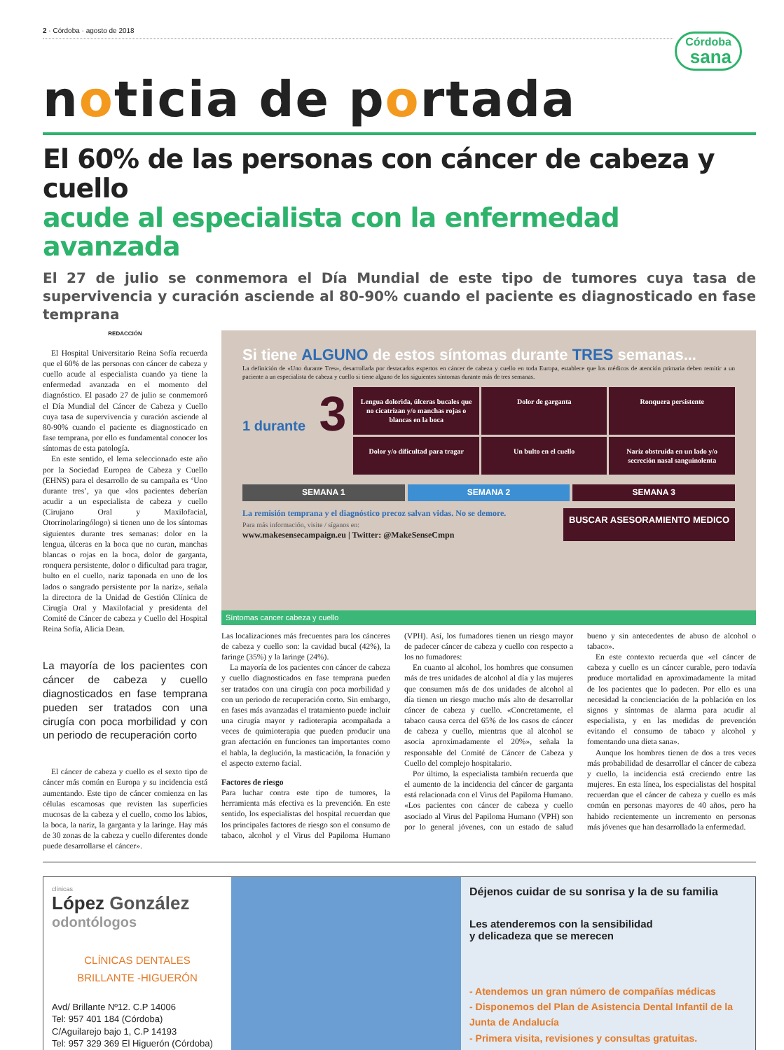2 · Córdoba · agosto de 2018
Córdoba
sana
noticia de portada
El 60% de las personas con cáncer de cabeza y cuello
acude al especialista con la enfermedad avanzada
El 27 de julio se conmemora el Día Mundial de este tipo de tumores cuya tasa de supervivencia y curación asciende al 80-90% cuando el paciente es diagnosticado en fase temprana
REDACCIÓN
El Hospital Universitario Reina Sofía recuerda que el 60% de las personas con cáncer de cabeza y cuello acude al especialista cuando ya tiene la enfermedad avanzada en el momento del diagnóstico. El pasado 27 de julio se conmemoró el Día Mundial del Cáncer de Cabeza y Cuello cuya tasa de supervivencia y curación asciende al 80-90% cuando el paciente es diagnosticado en fase temprana, por ello es fundamental conocer los síntomas de esta patología.
En este sentido, el lema seleccionado este año por la Sociedad Europea de Cabeza y Cuello (EHNS) para el desarrollo de su campaña es ‘Uno durante tres’, ya que «los pacientes deberían acudir a un especialista de cabeza y cuello (Cirujano Oral y Maxilofacial, Otorrinolaringólogo) si tienen uno de los síntomas siguientes durante tres semanas: dolor en la lengua, úlceras en la boca que no curan, manchas blancas o rojas en la boca, dolor de garganta, ronquera persistente, dolor o dificultad para tragar, bulto en el cuello, nariz taponada en uno de los lados o sangrado persistente por la nariz», señala la directora de la Unidad de Gestión Clínica de Cirugía Oral y Maxilofacial y presidenta del Comité de Cáncer de cabeza y Cuello del Hospital Reina Sofía, Alicia Dean.
La mayoría de los pacientes con cáncer de cabeza y cuello diagnosticados en fase temprana pueden ser tratados con una cirugía con poca morbilidad y con un periodo de recuperación corto
El cáncer de cabeza y cuello es el sexto tipo de cáncer más común en Europa y su incidencia está aumentando. Este tipo de cáncer comienza en las células escamosas que revisten las superficies mucosas de la cabeza y el cuello, como los labios, la boca, la nariz, la garganta y la laringe. Hay más de 30 zonas de la cabeza y cuello diferentes donde puede desarrollarse el cáncer».
Si tiene ALGUNO de estos síntomas durante TRES semanas...
La definición de «Uno durante Tres», desarrollada por destacados expertos en cáncer de cabeza y cuello en toda Europa, establece que los médicos de atención primaria deben remitir a un paciente a un especialista de cabeza y cuello si tiene alguno de los siguientes síntomas durante más de tres semanas.
1 durante 3
Lengua dolorida, úlceras bucales que no cicatrizan y/o manchas rojas o blancas en la boca
Dolor de garganta
Ronquera persistente
Dolor y/o dificultad para tragar
Un bulto en el cuello
Nariz obstruida en un lado y/o secreción nasal sanguinolenta
SEMANA 1 SEMANA 2 SEMANA 3
La remisión temprana y el diagnóstico precoz salvan vidas. No se demore.
Para más información, visite / síganos en:
www.makesensecampaign.eu | Twitter: @MakeSenseCmpn
BUSCAR ASESORAMIENTO MEDICO
Síntomas cancer cabeza y cuello
Las localizaciones más frecuentes para los cánceres de cabeza y cuello son: la cavidad bucal (42%), la faringe (35%) y la laringe (24%).
La mayoría de los pacientes con cáncer de cabeza y cuello diagnosticados en fase temprana pueden ser tratados con una cirugía con poca morbilidad y con un periodo de recuperación corto. Sin embargo, en fases más avanzadas el tratamiento puede incluir una cirugía mayor y radioterapia acompañada a veces de quimioterapia que pueden producir una gran afectación en funciones tan importantes como el habla, la deglución, la masticación, la fonación y el aspecto externo facial.
Factores de riesgo
Para luchar contra este tipo de tumores, la herramienta más efectiva es la prevención. En este sentido, los especialistas del hospital recuerdan que los principales factores de riesgo son el consumo de tabaco, alcohol y el Virus del Papiloma Humano (VPH). Así, los fumadores tienen un riesgo mayor de padecer cáncer de cabeza y cuello con respecto a los no fumadores:
En cuanto al alcohol, los hombres que consumen más de tres unidades de alcohol al día y las mujeres que consumen más de dos unidades de alcohol al día tienen un riesgo mucho más alto de desarrollar cáncer de cabeza y cuello. «Concretamente, el tabaco causa cerca del 65% de los casos de cáncer de cabeza y cuello, mientras que al alcohol se asocia aproximadamente el 20%», señala la responsable del Comité de Cáncer de Cabeza y Cuello del complejo hospitalario.
Por último, la especialista también recuerda que el aumento de la incidencia del cáncer de garganta está relacionada con el Virus del Papiloma Humano. «Los pacientes con cáncer de cabeza y cuello asociado al Virus del Papiloma Humano (VPH) son por lo general jóvenes, con un estado de salud bueno y sin antecedentes de abuso de alcohol o tabaco».
En este contexto recuerda que «el cáncer de cabeza y cuello es un cáncer curable, pero todavía produce mortalidad en aproximadamente la mitad de los pacientes que lo padecen. Por ello es una necesidad la concienciación de la población en los signos y síntomas de alarma para acudir al especialista, y en las medidas de prevención evitando el consumo de tabaco y alcohol y fomentando una dieta sana».
Aunque los hombres tienen de dos a tres veces más probabilidad de desarrollar el cáncer de cabeza y cuello, la incidencia está creciendo entre las mujeres. En esta línea, los especialistas del hospital recuerdan que el cáncer de cabeza y cuello es más común en personas mayores de 40 años, pero ha habido recientemente un incremento en personas más jóvenes que han desarrollado la enfermedad.
clínicas
López González
odontólogos
CLÍNICAS DENTALES
BRILLANTE -HIGUERÓN
Avd/ Brillante Nº12. C.P 14006
Tel: 957 401 184 (Córdoba)
C/Aguilarejo bajo 1, C.P 14193
Tel: 957 329 369 El Higuerón (Córdoba)
Déjenos cuidar de su sonrisa y la de su familia
Les atenderemos con la sensibilidad
y delicadeza que se merecen
- Atendemos un gran número de compañías médicas
- Disponemos del Plan de Asistencia Dental Infantil de la Junta de Andalucía
- Primera visita, revisiones y consultas gratuitas.